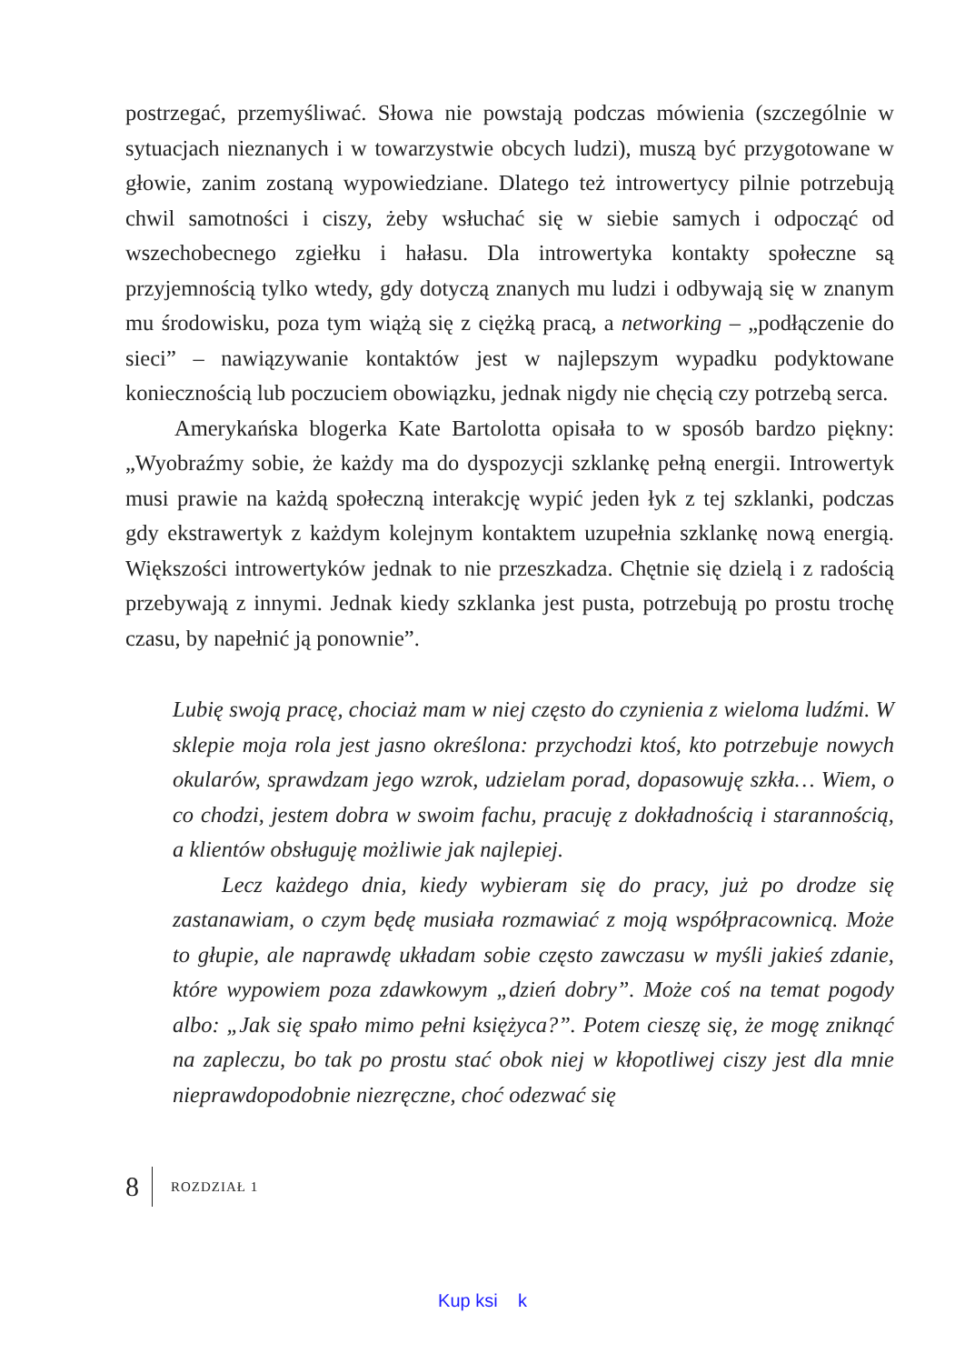postrzegać, przemyśliwać. Słowa nie powstają podczas mówienia (szczególnie w sytuacjach nieznanych i w towarzystwie obcych ludzi), muszą być przygotowane w głowie, zanim zostaną wypowiedziane. Dlatego też introwertycy pilnie potrzebują chwil samotności i ciszy, żeby wsłuchać się w siebie samych i odpocząć od wszechobecnego zgiełku i hałasu. Dla introwertyka kontakty społeczne są przyjemnością tylko wtedy, gdy dotyczą znanych mu ludzi i odbywają się w znanym mu środowisku, poza tym wiążą się z ciężką pracą, a networking – „podłączenie do sieci” – nawiązywanie kontaktów jest w najlepszym wypadku podyktowane koniecznością lub poczuciem obowiązku, jednak nigdy nie chęcią czy potrzebą serca.
Amerykańska blogerka Kate Bartolotta opisała to w sposób bardzo piękny: „Wyobraźmy sobie, że każdy ma do dyspozycji szklankę pełną energii. Introwertyk musi prawie na każdą społeczną interakcję wypić jeden łyk z tej szklanki, podczas gdy ekstrawertyk z każdym kolejnym kontaktem uzupełnia szklankę nową energią. Większości introwertyków jednak to nie przeszkadza. Chętnie się dzielą i z radością przebywają z innymi. Jednak kiedy szklanka jest pusta, potrzebują po prostu trochę czasu, by napełnić ją ponownie”.
Lubię swoją pracę, chociaż mam w niej często do czynienia z wieloma ludźmi. W sklepie moja rola jest jasno określona: przychodzi ktoś, kto potrzebuje nowych okularów, sprawdzam jego wzrok, udzielam porad, dopasowuję szkła… Wiem, o co chodzi, jestem dobra w swoim fachu, pracuję z dokładnością i starannością, a klientów obsługuję możliwie jak najlepiej.
Lecz każdego dnia, kiedy wybieram się do pracy, już po drodze się zastanawiam, o czym będę musiała rozmawiać z moją współpracownicą. Może to głupie, ale naprawdę układam sobie często zawczasu w myśli jakieś zdanie, które wypowiem poza zdawkowym „dzień dobry”. Może coś na temat pogody albo: „Jak się spało mimo pełni księżyca?”. Potem cieszę się, że mogę zniknąć na zapleczu, bo tak po prostu stać obok niej w kłopotliwej ciszy jest dla mnie nieprawdopodobnie niezręczne, choć odezwać się
8 ROZDZIAŁ 1
Kup ksi k